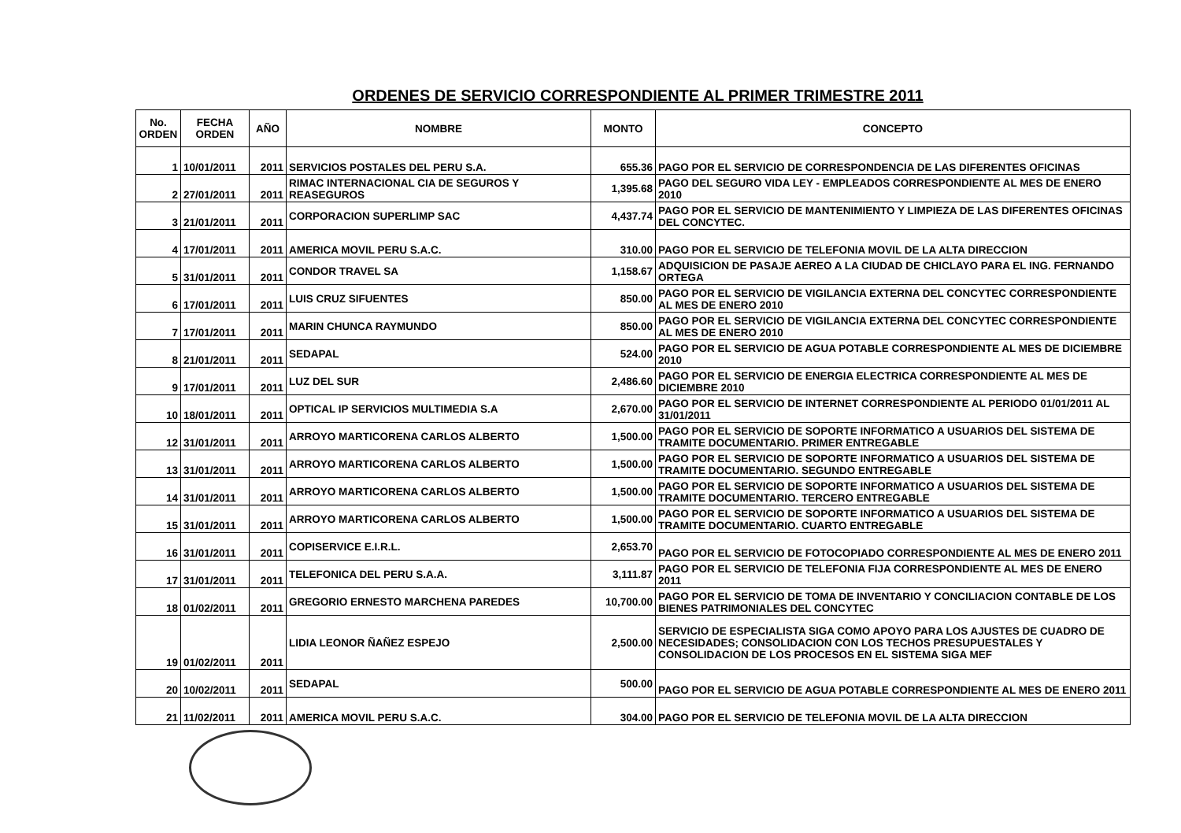ORDENES DE SERVICIO CORRESPONDIENTE AL PRIMER TRIMESTRE 2011
| No. ORDEN | FECHA ORDEN | AÑO | NOMBRE | MONTO | CONCEPTO |
| --- | --- | --- | --- | --- | --- |
| 1 | 10/01/2011 | 2011 | SERVICIOS POSTALES DEL PERU S.A. | 655.36 | PAGO POR EL SERVICIO DE CORRESPONDENCIA DE LAS DIFERENTES OFICINAS |
| 2 | 27/01/2011 | 2011 | RIMAC INTERNACIONAL CIA DE SEGUROS Y REASEGUROS | 1,395.68 | PAGO DEL SEGURO VIDA LEY - EMPLEADOS CORRESPONDIENTE AL MES DE ENERO 2010 |
| 3 | 21/01/2011 | 2011 | CORPORACION SUPERLIMP SAC | 4,437.74 | PAGO POR EL SERVICIO DE MANTENIMIENTO Y LIMPIEZA DE LAS DIFERENTES OFICINAS DEL CONCYTEC. |
| 4 | 17/01/2011 | 2011 | AMERICA MOVIL PERU S.A.C. | 310.00 | PAGO POR EL SERVICIO DE TELEFONIA MOVIL DE LA ALTA DIRECCION |
| 5 | 31/01/2011 | 2011 | CONDOR TRAVEL SA | 1,158.67 | ADQUISICION DE PASAJE AEREO A LA CIUDAD DE CHICLAYO PARA EL ING. FERNANDO ORTEGA |
| 6 | 17/01/2011 | 2011 | LUIS CRUZ SIFUENTES | 850.00 | PAGO POR EL SERVICIO DE VIGILANCIA EXTERNA DEL CONCYTEC CORRESPONDIENTE AL MES DE ENERO 2010 |
| 7 | 17/01/2011 | 2011 | MARIN CHUNCA RAYMUNDO | 850.00 | PAGO POR EL SERVICIO DE VIGILANCIA EXTERNA DEL CONCYTEC CORRESPONDIENTE AL MES DE ENERO 2010 |
| 8 | 21/01/2011 | 2011 | SEDAPAL | 524.00 | PAGO POR EL SERVICIO DE AGUA POTABLE CORRESPONDIENTE AL MES DE DICIEMBRE 2010 |
| 9 | 17/01/2011 | 2011 | LUZ DEL SUR | 2,486.60 | PAGO POR EL SERVICIO DE ENERGIA ELECTRICA CORRESPONDIENTE AL MES DE DICIEMBRE 2010 |
| 10 | 18/01/2011 | 2011 | OPTICAL IP SERVICIOS MULTIMEDIA S.A | 2,670.00 | PAGO POR EL SERVICIO DE INTERNET CORRESPONDIENTE AL PERIODO 01/01/2011 AL 31/01/2011 |
| 12 | 31/01/2011 | 2011 | ARROYO MARTICORENA CARLOS ALBERTO | 1,500.00 | PAGO POR EL SERVICIO DE SOPORTE INFORMATICO A USUARIOS DEL SISTEMA DE TRAMITE DOCUMENTARIO. PRIMER ENTREGABLE |
| 13 | 31/01/2011 | 2011 | ARROYO MARTICORENA CARLOS ALBERTO | 1,500.00 | PAGO POR EL SERVICIO DE SOPORTE INFORMATICO A USUARIOS DEL SISTEMA DE TRAMITE DOCUMENTARIO. SEGUNDO ENTREGABLE |
| 14 | 31/01/2011 | 2011 | ARROYO MARTICORENA CARLOS ALBERTO | 1,500.00 | PAGO POR EL SERVICIO DE SOPORTE INFORMATICO A USUARIOS DEL SISTEMA DE TRAMITE DOCUMENTARIO. TERCERO ENTREGABLE |
| 15 | 31/01/2011 | 2011 | ARROYO MARTICORENA CARLOS ALBERTO | 1,500.00 | PAGO POR EL SERVICIO DE SOPORTE INFORMATICO A USUARIOS DEL SISTEMA DE TRAMITE DOCUMENTARIO. CUARTO ENTREGABLE |
| 16 | 31/01/2011 | 2011 | COPISERVICE E.I.R.L. | 2,653.70 | PAGO POR EL SERVICIO DE FOTOCOPIADO CORRESPONDIENTE AL MES DE ENERO 2011 |
| 17 | 31/01/2011 | 2011 | TELEFONICA DEL PERU S.A.A. | 3,111.87 | PAGO POR EL SERVICIO DE TELEFONIA FIJA CORRESPONDIENTE AL MES DE ENERO 2011 |
| 18 | 01/02/2011 | 2011 | GREGORIO ERNESTO MARCHENA PAREDES | 10,700.00 | PAGO POR EL SERVICIO DE TOMA DE INVENTARIO Y CONCILIACION CONTABLE DE LOS BIENES PATRIMONIALES DEL CONCYTEC |
| 19 | 01/02/2011 | 2011 | LIDIA LEONOR ÑAÑEZ ESPEJO | 2,500.00 | SERVICIO DE ESPECIALISTA SIGA COMO APOYO PARA LOS AJUSTES DE CUADRO DE NECESIDADES; CONSOLIDACION CON LOS TECHOS PRESUPUESTALES Y CONSOLIDACION DE LOS PROCESOS EN EL SISTEMA SIGA MEF |
| 20 | 10/02/2011 | 2011 | SEDAPAL | 500.00 | PAGO POR EL SERVICIO DE AGUA POTABLE CORRESPONDIENTE AL MES DE ENERO 2011 |
| 21 | 11/02/2011 | 2011 | AMERICA MOVIL PERU S.A.C. | 304.00 | PAGO POR EL SERVICIO DE TELEFONIA MOVIL DE LA ALTA DIRECCION |